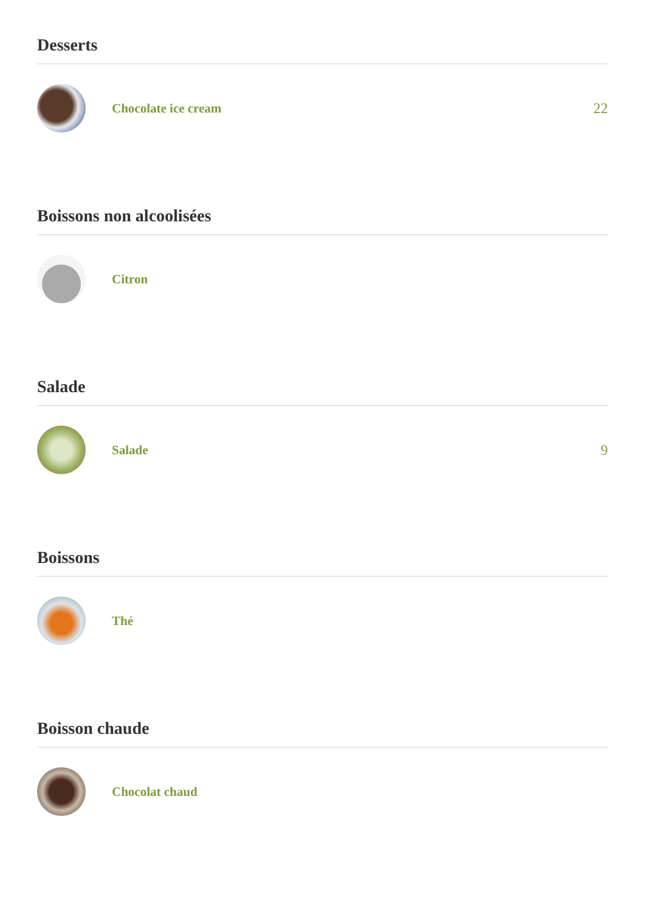Desserts
Chocolate ice cream 22
Boissons non alcoolisées
Citron
Salade
Salade 9
Boissons
Thé
Boisson chaude
Chocolat chaud